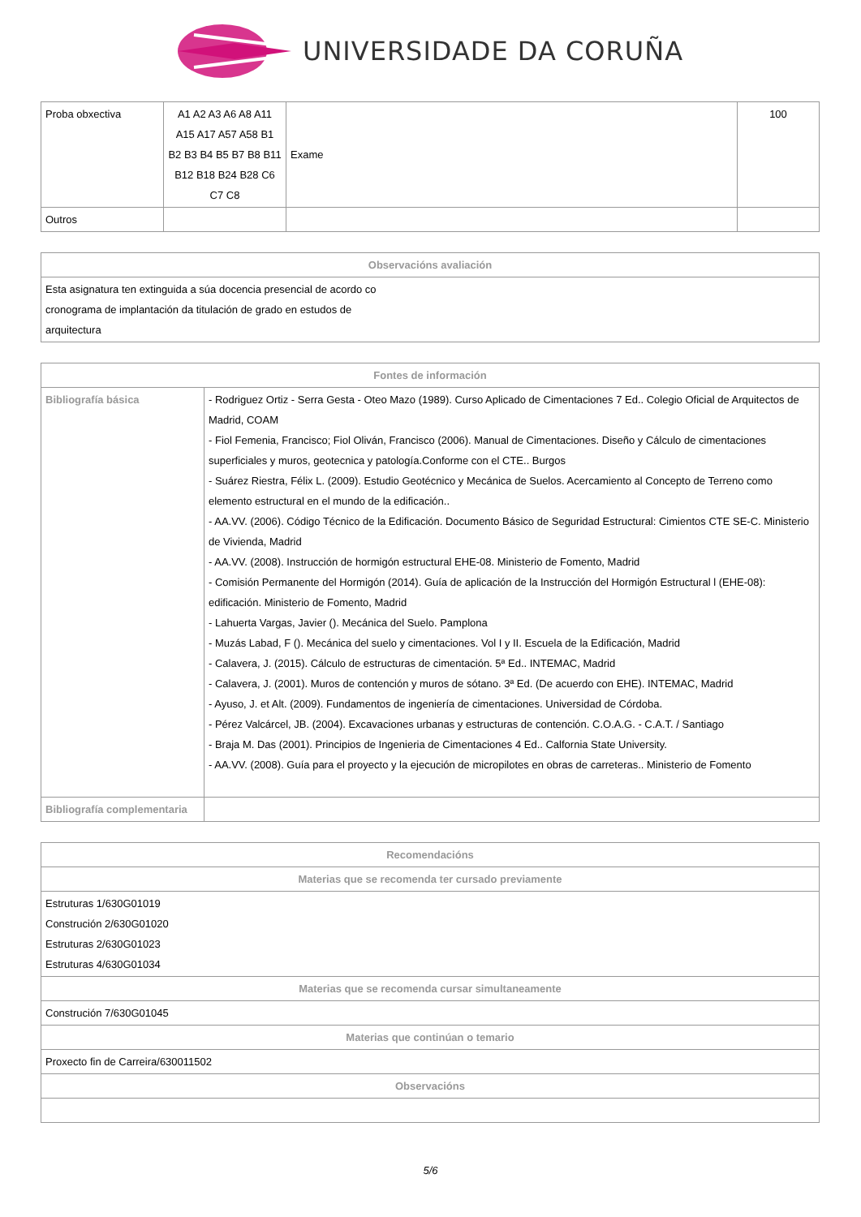UNIVERSIDADE DA CORUÑA
| Proba obxectiva | A1 A2 A3 A6 A8 A11 A15 A17 A57 A58 B1 B2 B3 B4 B5 B7 B8 B11 B12 B18 B24 B28 C6 C7 C8 | Exame | 100 |
| Outros | | | |
| Observacións avaliación |
| --- |
| Esta asignatura ten extinguida a súa docencia presencial de acordo co cronograma de implantación da titulación de grado en estudos de arquitectura |
| Fontes de información | |
| --- | --- |
| Bibliografía básica | - Rodriguez Ortiz - Serra Gesta - Oteo Mazo (1989). Curso Aplicado de Cimentaciones 7 Ed.. Colegio Oficial de Arquitectos de Madrid, COAM - Fiol Femenia, Francisco; Fiol Oliván, Francisco (2006). Manual de Cimentaciones. Diseño y Cálculo de cimentaciones superficiales y muros, geotecnica y patología.Conforme con el CTE.. Burgos - Suárez Riestra, Félix L. (2009). Estudio Geotécnico y Mecánica de Suelos. Acercamiento al Concepto de Terreno como elemento estructural en el mundo de la edificación.. - AA.VV. (2006). Código Técnico de la Edificación. Documento Básico de Seguridad Estructural: Cimientos CTE SE-C. Ministerio de Vivienda, Madrid - AA.VV. (2008). Instrucción de hormigón estructural EHE-08. Ministerio de Fomento, Madrid - Comisión Permanente del Hormigón (2014). Guía de aplicación de la Instrucción del Hormigón Estructural l (EHE-08): edificación. Ministerio de Fomento, Madrid - Lahuerta Vargas, Javier (). Mecánica del Suelo. Pamplona - Muzás Labad, F (). Mecánica del suelo y cimentaciones. Vol I y II. Escuela de la Edificación, Madrid - Calavera, J. (2015). Cálculo de estructuras de cimentación. 5ª Ed.. INTEMAC, Madrid - Calavera, J. (2001). Muros de contención y muros de sótano. 3ª Ed. (De acuerdo con EHE). INTEMAC, Madrid - Ayuso, J. et Alt. (2009). Fundamentos de ingeniería de cimentaciones. Universidad de Córdoba. - Pérez Valcárcel, JB. (2004). Excavaciones urbanas y estructuras de contención. C.O.A.G. - C.A.T. / Santiago - Braja M. Das (2001). Principios de Ingenieria de Cimentaciones 4 Ed.. Calfornia State University. - AA.VV. (2008). Guía para el proyecto y la ejecución de micropilotes en obras de carreteras.. Ministerio de Fomento |
| Bibliografía complementaria | |
| Recomendacións |
| --- |
| Materias que se recomenda ter cursado previamente |
| Estruturas 1/630G01019 Construción 2/630G01020 Estruturas 2/630G01023 Estruturas 4/630G01034 |
| Materias que se recomenda cursar simultaneamente |
| Construción 7/630G01045 |
| Materias que continúan o temario |
| Proxecto fin de Carreira/630011502 |
| Observacións |
5/6